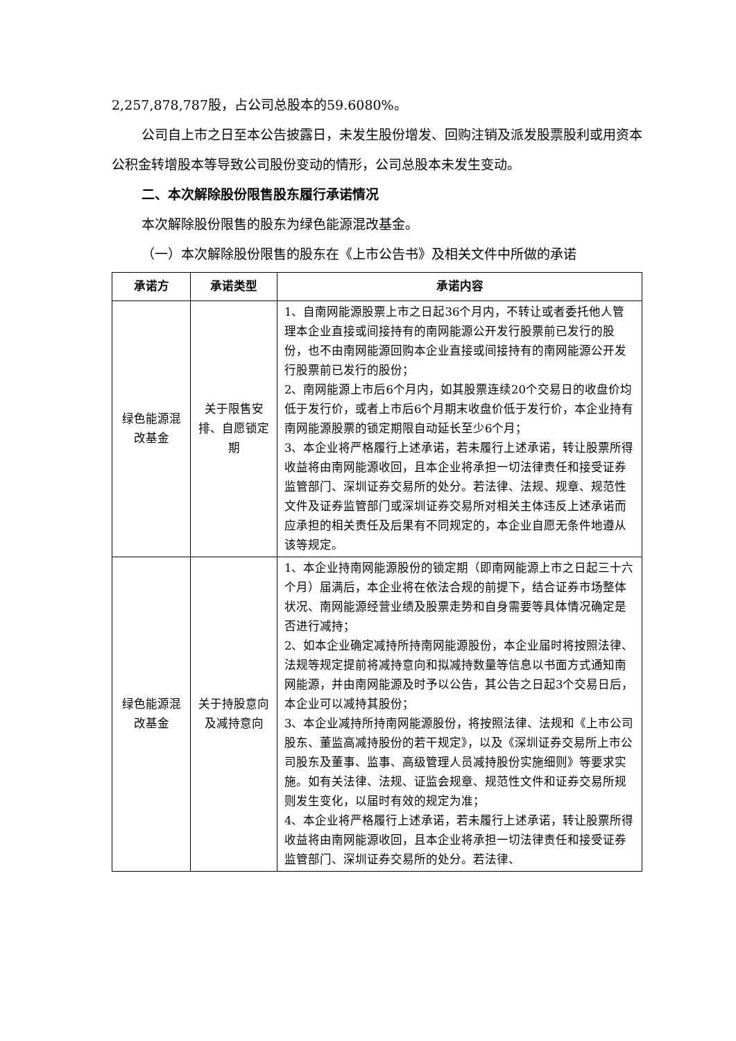2,257,878,787股，占公司总股本的59.6080%。
公司自上市之日至本公告披露日，未发生股份增发、回购注销及派发股票股利或用资本公积金转增股本等导致公司股份变动的情形，公司总股本未发生变动。
二、本次解除股份限售股东履行承诺情况
本次解除股份限售的股东为绿色能源混改基金。
（一）本次解除股份限售的股东在《上市公告书》及相关文件中所做的承诺
| 承诺方 | 承诺类型 | 承诺内容 |
| --- | --- | --- |
| 绿色能源混改基金 | 关于限售安排、自愿锁定期 | 1、自南网能源股票上市之日起36个月内，不转让或者委托他人管理本企业直接或间接持有的南网能源公开发行股票前已发行的股份，也不由南网能源回购本企业直接或间接持有的南网能源公开发行股票前已发行的股份； 2、南网能源上市后6个月内，如其股票连续20个交易日的收盘价均低于发行价，或者上市后6个月期末收盘价低于发行价，本企业持有南网能源股票的锁定期限自动延长至少6个月； 3、本企业将严格履行上述承诺，若未履行上述承诺，转让股票所得收益将由南网能源收回，且本企业将承担一切法律责任和接受证券监管部门、深圳证券交易所的处分。若法律、法规、规章、规范性文件及证券监管部门或深圳证券交易所对相关主体违反上述承诺而应承担的相关责任及后果有不同规定的，本企业自愿无条件地遵从该等规定。 |
| 绿色能源混改基金 | 关于持股意向及减持意向 | 1、本企业持南网能源股份的锁定期（即南网能源上市之日起三十六个月）届满后，本企业将在依法合规的前提下，结合证券市场整体状况、南网能源经营业绩及股票走势和自身需要等具体情况确定是否进行减持； 2、如本企业确定减持所持南网能源股份，本企业届时将按照法律、法规等规定提前将减持意向和拟减持数量等信息以书面方式通知南网能源，并由南网能源及时予以公告，其公告之日起3个交易日后，本企业可以减持其股份； 3、本企业减持所持南网能源股份，将按照法律、法规和《上市公司股东、董监高减持股份的若干规定》，以及《深圳证券交易所上市公司股东及董事、监事、高级管理人员减持股份实施细则》等要求实施。如有关法律、法规、证监会规章、规范性文件和证券交易所规则发生变化，以届时有效的规定为准； 4、本企业将严格履行上述承诺，若未履行上述承诺，转让股票所得收益将由南网能源收回，且本企业将承担一切法律责任和接受证券监管部门、深圳证券交易所的处分。若法律、 |